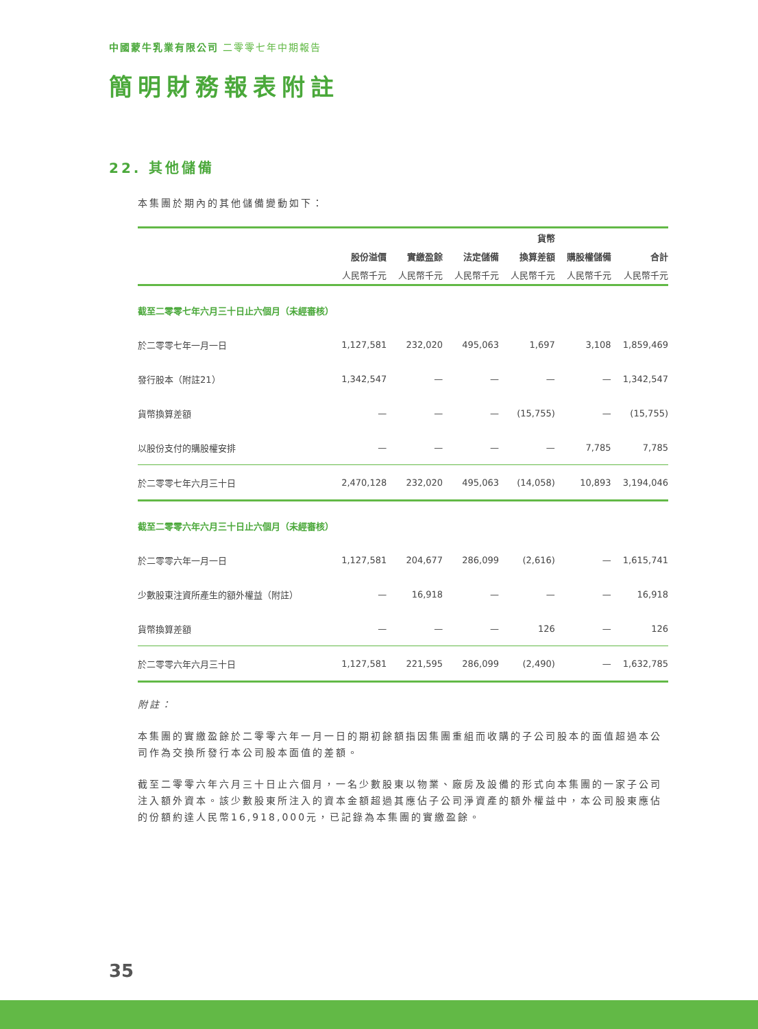中國蒙牛乳業有限公司 二零零七年中期報告
簡明財務報表附註
22. 其他儲備
本集團於期內的其他儲備變動如下：
| | | | | 貨幣 | | |
| --- | --- | --- | --- | --- | --- | --- |
| | 股份溢價 | 實繳盈餘 | 法定儲備 | 換算差額 | 購股權儲備 | 合計 |
| | 人民幣千元 | 人民幣千元 | 人民幣千元 | 人民幣千元 | 人民幣千元 | 人民幣千元 |
| 截至二零零七年六月三十日止六個月（未經審核） | | | | | | |
| 於二零零七年一月一日 | 1,127,581 | 232,020 | 495,063 | 1,697 | 3,108 | 1,859,469 |
| 發行股本（附註21） | 1,342,547 | — | — | — | — | 1,342,547 |
| 貨幣換算差額 | — | — | — | (15,755) | — | (15,755) |
| 以股份支付的購股權安排 | — | — | — | — | 7,785 | 7,785 |
| 於二零零七年六月三十日 | 2,470,128 | 232,020 | 495,063 | (14,058) | 10,893 | 3,194,046 |
| 截至二零零六年六月三十日止六個月（未經審核） | | | | | | |
| 於二零零六年一月一日 | 1,127,581 | 204,677 | 286,099 | (2,616) | — | 1,615,741 |
| 少數股東注資所產生的額外權益（附註） | — | 16,918 | — | — | — | 16,918 |
| 貨幣換算差額 | — | — | — | 126 | — | 126 |
| 於二零零六年六月三十日 | 1,127,581 | 221,595 | 286,099 | (2,490) | — | 1,632,785 |
附註：
本集團的實繳盈餘於二零零六年一月一日的期初餘額指因集團重組而收購的子公司股本的面值超過本公司作為交換所發行本公司股本面值的差額。
截至二零零六年六月三十日止六個月，一名少數股東以物業、廠房及設備的形式向本集團的一家子公司注入額外資本。該少數股東所注入的資本金額超過其應佔子公司淨資產的額外權益中，本公司股東應佔的份額約達人民幣16,918,000元，已記錄為本集團的實繳盈餘。
35